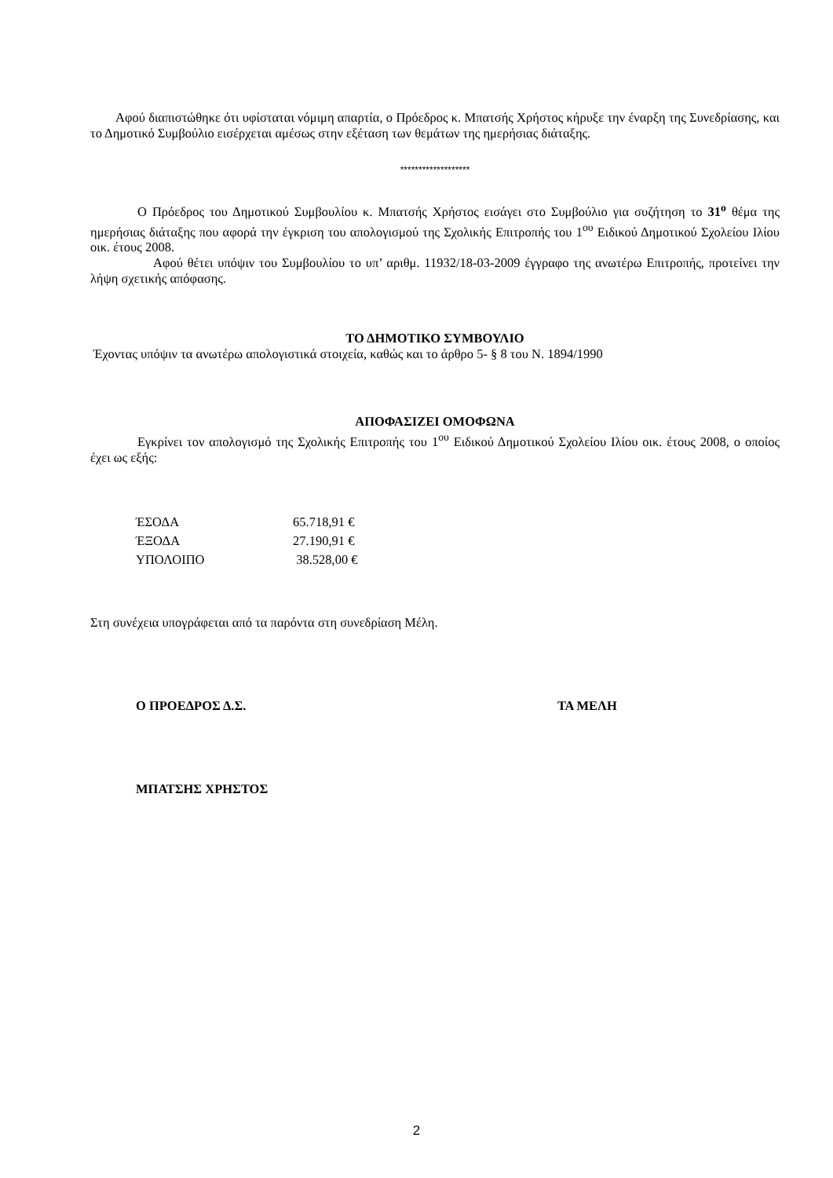Αφού διαπιστώθηκε ότι υφίσταται νόμιμη απαρτία, ο Πρόεδρος κ. Μπατσής Χρήστος κήρυξε την έναρξη της Συνεδρίασης, και το Δημοτικό Συμβούλιο εισέρχεται αμέσως στην εξέταση των θεμάτων της ημερήσιας διάταξης.
*******************
Ο Πρόεδρος του Δημοτικού Συμβουλίου κ. Μπατσής Χρήστος εισάγει στο Συμβούλιο για συζήτηση το 31<sup>ο</sup> θέμα της ημερήσιας διάταξης που αφορά την έγκριση του απολογισμού της Σχολικής Επιτροπής του 1<sup>ου</sup> Ειδικού Δημοτικού Σχολείου Ιλίου οικ. έτους 2008.
Αφού θέτει υπόψιν του Συμβουλίου το υπ’ αριθμ. 11932/18-03-2009 έγγραφο της ανωτέρω Επιτροπής, προτείνει την λήψη σχετικής απόφασης.
ΤΟ ΔΗΜΟΤΙΚΟ ΣΥΜΒΟΥΛΙΟ
Έχοντας υπόψιν τα ανωτέρω απολογιστικά στοιχεία, καθώς και το άρθρο 5- § 8 του Ν. 1894/1990
ΑΠΟΦΑΣΙΖΕΙ ΟΜΟΦΩΝΑ
Εγκρίνει τον απολογισμό της Σχολικής Επιτροπής του 1<sup>ου</sup> Ειδικού Δημοτικού Σχολείου Ιλίου οικ. έτους 2008, ο οποίος έχει ως εξής:
| ΈΣΟΔΑ | 65.718,91 € |
| ΈΞΟΔΑ | 27.190,91 € |
| ΥΠΟΛΟΙΠΟ | 38.528,00 € |
Στη συνέχεια υπογράφεται από τα παρόντα στη συνεδρίαση Μέλη.
Ο ΠΡΟΕΔΡΟΣ Δ.Σ. ΤΑ ΜΕΛΗ
ΜΠΑΤΣΗΣ ΧΡΗΣΤΟΣ
2